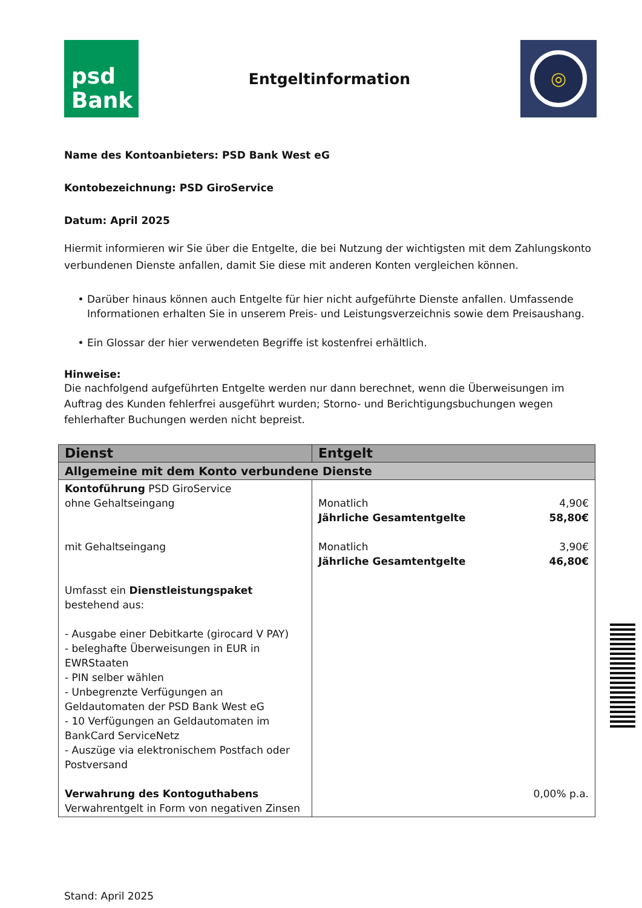psd
Bank
Entgeltinformation
◎
Name des Kontoanbieters: PSD Bank West eG
Kontobezeichnung: PSD GiroService
Datum: April 2025
Hiermit informieren wir Sie über die Entgelte, die bei Nutzung der wichtigsten mit dem Zahlungskonto verbundenen Dienste anfallen, damit Sie diese mit anderen Konten vergleichen können.
Darüber hinaus können auch Entgelte für hier nicht aufgeführte Dienste anfallen. Umfassende Informationen erhalten Sie in unserem Preis- und Leistungsverzeichnis sowie dem Preisaushang.
Ein Glossar der hier verwendeten Begriffe ist kostenfrei erhältlich.
Hinweise:
Die nachfolgend aufgeführten Entgelte werden nur dann berechnet, wenn die Überweisungen im Auftrag des Kunden fehlerfrei ausgeführt wurden; Storno- und Berichtigungsbuchungen wegen fehlerhafter Buchungen werden nicht bepreist.
| Dienst | Entgelt |
| --- | --- |
| Allgemeine mit dem Konto verbundene Dienste | |
| Kontoführung PSD GiroService ohne Gehaltseingang mit Gehaltseingang Umfasst ein Dienstleistungspaket bestehend aus: - Ausgabe einer Debitkarte (girocard V PAY) - beleghafte Überweisungen in EUR in EWRStaaten - PIN selber wählen - Unbegrenzte Verfügungen an Geldautomaten der PSD Bank West eG - 10 Verfügungen an Geldautomaten im BankCard ServiceNetz - Auszüge via elektronischem Postfach oder Postversand Verwahrung des Kontoguthabens Verwahrentgelt in Form von negativen Zinsen | Monatlich 4,90€ Jährliche Gesamtentgelte 58,80€ Monatlich 3,90€ Jährliche Gesamtentgelte 46,80€ 0,00% p.a. |
Stand: April 2025